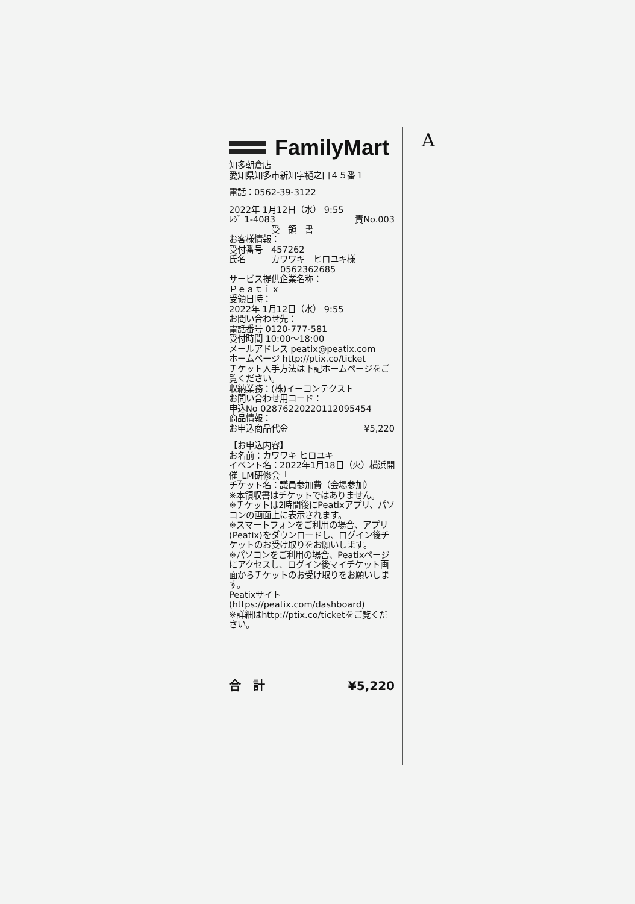A
FamilyMart
知多朝倉店
愛知県知多市新知字樋之口４５番１
電話：0562-39-3122
2022年 1月12日（水） 9:55
ﾚｼﾞ 1-4083 責No.003
受　領　書
お客様情報：
受付番号　457262
氏名　　　カワワキ　ヒロユキ様
0562362685
サービス提供企業名称：
Ｐｅａｔｉｘ
受領日時：
2022年 1月12日（水） 9:55
お問い合わせ先：
電話番号 0120-777-581
受付時間 10:00～18:00
メールアドレス peatix@peatix.com
ホームページ http://ptix.co/ticket
チケット入手方法は下記ホームページをご覧ください。
収納業務：(株)イーコンテクスト
お問い合わせ用コード：
申込No 0287622022011209545​4
商品情報：
お申込商品代金 ¥5,220
【お申込内容】
お名前：カワワキ ヒロユキ
イベント名：2022年1月18日（火）横浜開催_LM研修会「
チケット名：議員参加費（会場参加）
※本領収書はチケットではありません。
※チケットは2時間後にPeatixアプリ、パソコンの画面上に表示されます。
※スマートフォンをご利用の場合、アプリ(Peatix)をダウンロードし、ログイン後チケットのお受け取りをお願いします。
※パソコンをご利用の場合、Peatixページにアクセスし、ログイン後マイチケット画面からチケットのお受け取りをお願いします。
Peatixサイト(https://peatix.com/dashboard)
※詳細はhttp://ptix.co/ticketをご覧ください。
合　計 ¥5,220